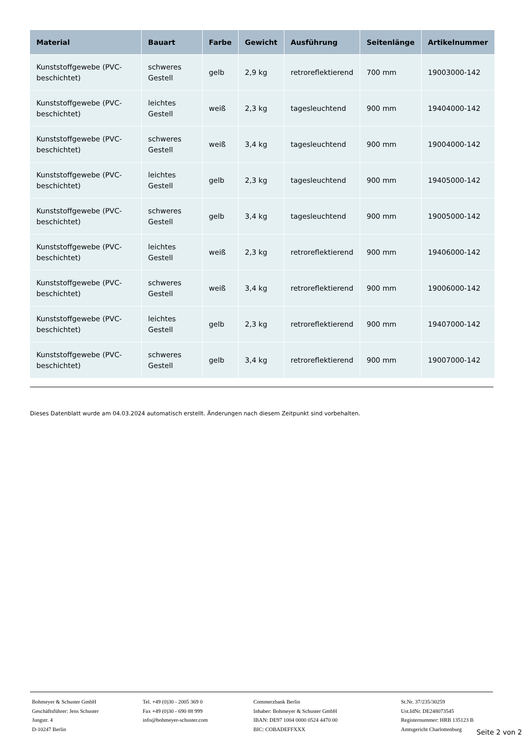| Material | Bauart | Farbe | Gewicht | Ausführung | Seitenlänge | Artikelnummer |
| --- | --- | --- | --- | --- | --- | --- |
| Kunststoffgewebe (PVC-beschichtet) | schweres Gestell | gelb | 2,9 kg | retroreflektierend | 700 mm | 19003000-142 |
| Kunststoffgewebe (PVC-beschichtet) | leichtes Gestell | weiß | 2,3 kg | tagesleuchtend | 900 mm | 19404000-142 |
| Kunststoffgewebe (PVC-beschichtet) | schweres Gestell | weiß | 3,4 kg | tagesleuchtend | 900 mm | 19004000-142 |
| Kunststoffgewebe (PVC-beschichtet) | leichtes Gestell | gelb | 2,3 kg | tagesleuchtend | 900 mm | 19405000-142 |
| Kunststoffgewebe (PVC-beschichtet) | schweres Gestell | gelb | 3,4 kg | tagesleuchtend | 900 mm | 19005000-142 |
| Kunststoffgewebe (PVC-beschichtet) | leichtes Gestell | weiß | 2,3 kg | retroreflektierend | 900 mm | 19406000-142 |
| Kunststoffgewebe (PVC-beschichtet) | schweres Gestell | weiß | 3,4 kg | retroreflektierend | 900 mm | 19006000-142 |
| Kunststoffgewebe (PVC-beschichtet) | leichtes Gestell | gelb | 2,3 kg | retroreflektierend | 900 mm | 19407000-142 |
| Kunststoffgewebe (PVC-beschichtet) | schweres Gestell | gelb | 3,4 kg | retroreflektierend | 900 mm | 19007000-142 |
Dieses Datenblatt wurde am 04.03.2024 automatisch erstellt. Änderungen nach diesem Zeitpunkt sind vorbehalten.
Bohmeyer & Schuster GmbH
Geschäftsführer: Jens Schuster
Jungstr. 4
D-10247 Berlin
Tel. +49 (0)30 - 2005 369 0
Fax +49 (0)30 - 690 88 999
info@bohmeyer-schuster.com
Commerzbank Berlin
Inhaber: Bohmeyer & Schuster GmbH
IBAN: DE97 1004 0000 0524 4470 00
BIC: COBADEFFXXX
St.Nr. 37/235/30259
Ust.IdNr. DE248073545
Registernummer: HRB 135123 B
Amtsgericht Charlottenburg
Seite 2 von 2